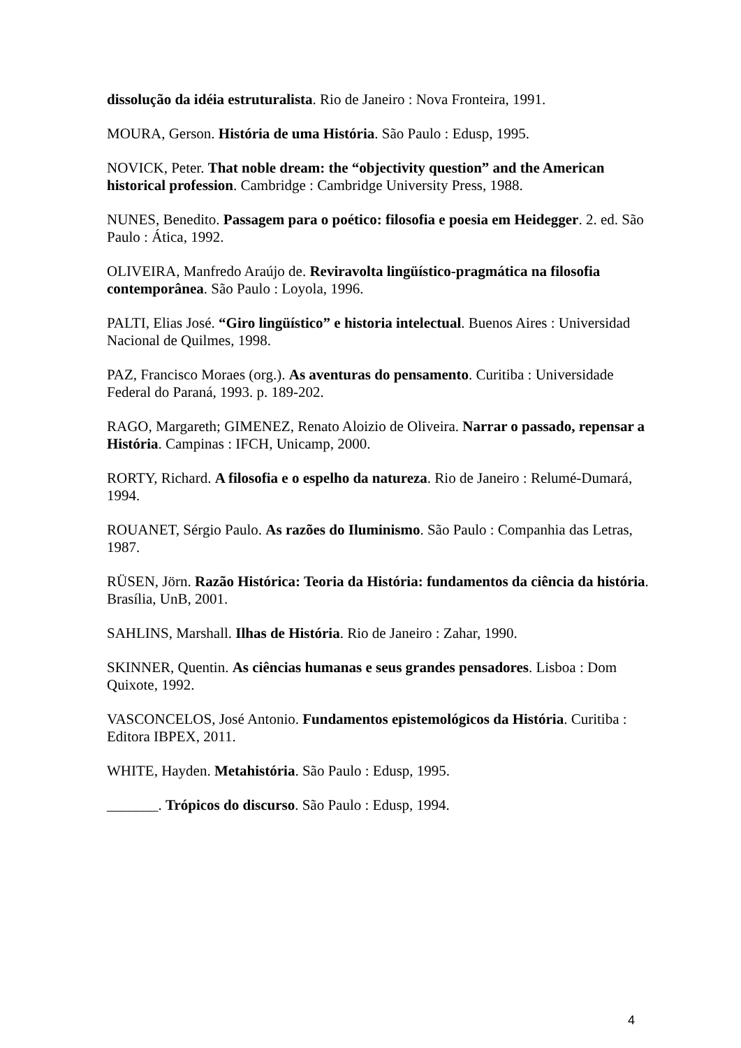dissolução da idéia estruturalista. Rio de Janeiro : Nova Fronteira, 1991.
MOURA, Gerson. História de uma História. São Paulo : Edusp, 1995.
NOVICK, Peter. That noble dream: the “objectivity question” and the American historical profession. Cambridge : Cambridge University Press, 1988.
NUNES, Benedito. Passagem para o poético: filosofia e poesia em Heidegger. 2. ed. São Paulo : Ática, 1992.
OLIVEIRA, Manfredo Araújo de. Reviravolta lingüístico-pragmática na filosofia contemporânea. São Paulo : Loyola, 1996.
PALTI, Elias José. “Giro lingüístico” e historia intelectual. Buenos Aires : Universidad Nacional de Quilmes, 1998.
PAZ, Francisco Moraes (org.). As aventuras do pensamento. Curitiba : Universidade Federal do Paraná, 1993. p. 189-202.
RAGO, Margareth; GIMENEZ, Renato Aloizio de Oliveira. Narrar o passado, repensar a História. Campinas : IFCH, Unicamp, 2000.
RORTY, Richard. A filosofia e o espelho da natureza. Rio de Janeiro : Relumé-Dumará, 1994.
ROUANET, Sérgio Paulo. As razões do Iluminismo. São Paulo : Companhia das Letras, 1987.
RÜSEN, Jörn. Razão Histórica: Teoria da História: fundamentos da ciência da história. Brasília, UnB, 2001.
SAHLINS, Marshall. Ilhas de História. Rio de Janeiro : Zahar, 1990.
SKINNER, Quentin. As ciências humanas e seus grandes pensadores. Lisboa : Dom Quixote, 1992.
VASCONCELOS, José Antonio. Fundamentos epistemológicos da História. Curitiba : Editora IBPEX, 2011.
WHITE, Hayden. Metahistória. São Paulo : Edusp, 1995.
_______. Trópicos do discurso. São Paulo : Edusp, 1994.
4